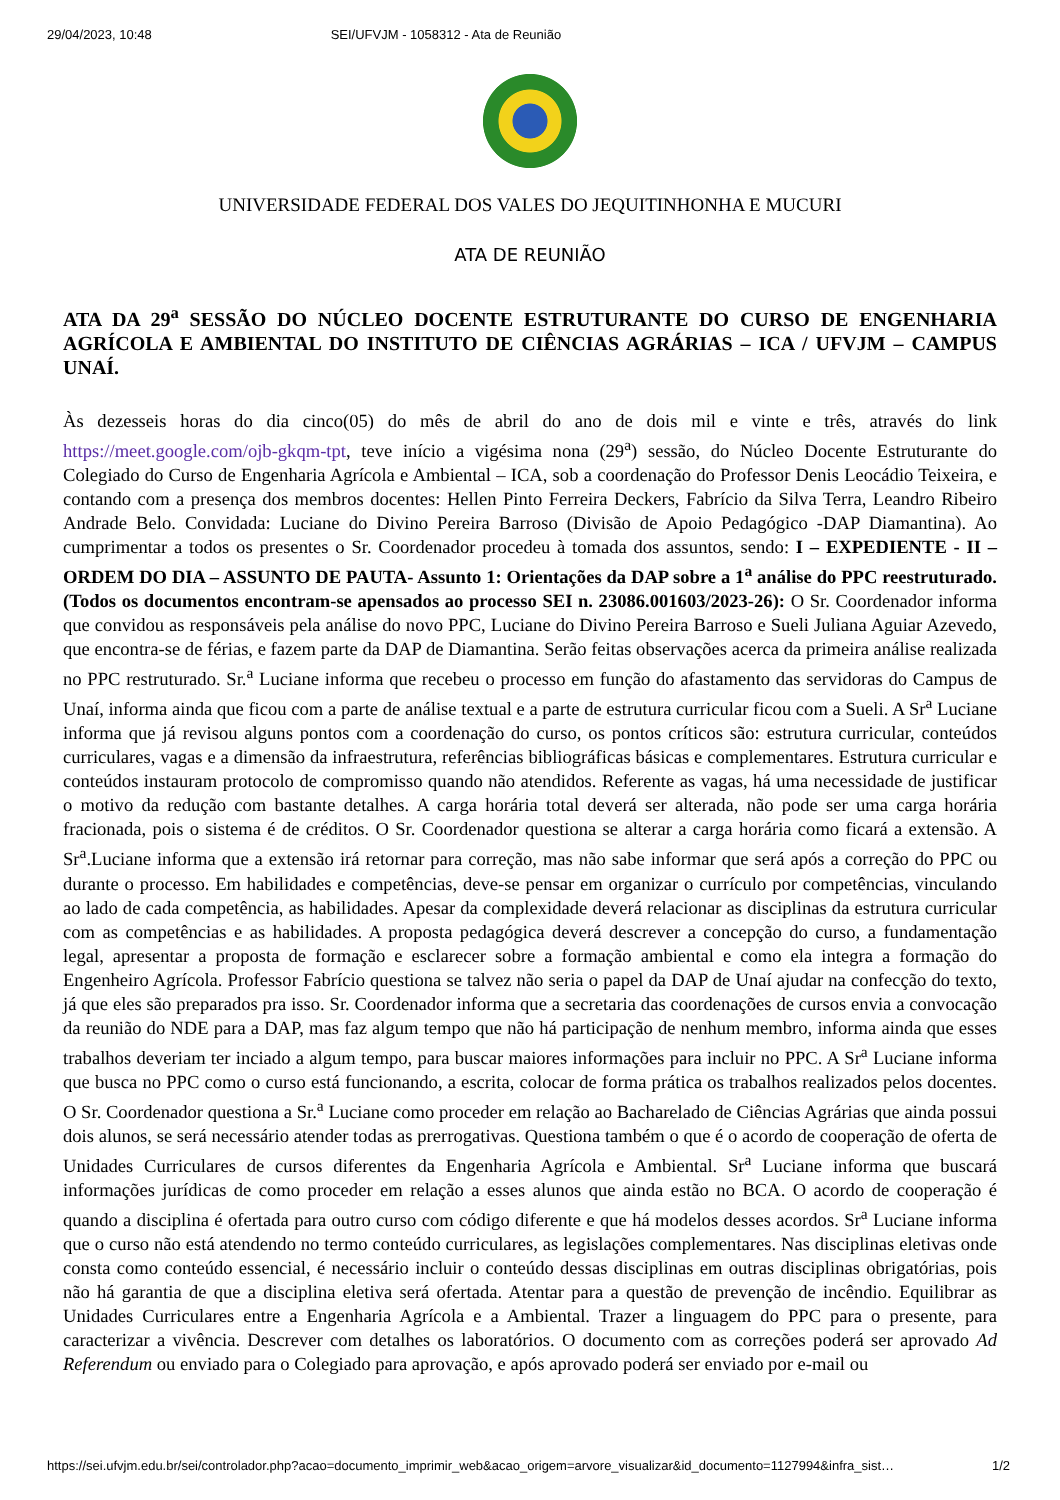29/04/2023, 10:48 SEI/UFVJM - 1058312 - Ata de Reunião
UNIVERSIDADE FEDERAL DOS VALES DO JEQUITINHONHA E MUCURI
ATA DE REUNIÃO
ATA DA 29<sup>a</sup> SESSÃO DO NÚCLEO DOCENTE ESTRUTURANTE DO CURSO DE ENGENHARIA AGRÍCOLA E AMBIENTAL DO INSTITUTO DE CIÊNCIAS AGRÁRIAS – ICA / UFVJM – CAMPUS UNAÍ.
Às dezesseis horas do dia cinco(05) do mês de abril do ano de dois mil e vinte e três, através do link https://meet.google.com/ojb-gkqm-tpt, teve início a vigésima nona (29<sup>a</sup>) sessão, do Núcleo Docente Estruturante do Colegiado do Curso de Engenharia Agrícola e Ambiental – ICA, sob a coordenação do Professor Denis Leocádio Teixeira, e contando com a presença dos membros docentes: Hellen Pinto Ferreira Deckers, Fabrício da Silva Terra, Leandro Ribeiro Andrade Belo. Convidada: Luciane do Divino Pereira Barroso (Divisão de Apoio Pedagógico -DAP Diamantina). Ao cumprimentar a todos os presentes o Sr. Coordenador procedeu à tomada dos assuntos, sendo: I – EXPEDIENTE - II – ORDEM DO DIA – ASSUNTO DE PAUTA- Assunto 1: Orientações da DAP sobre a 1<sup>a</sup> análise do PPC reestruturado. (Todos os documentos encontram-se apensados ao processo SEI n. 23086.001603/2023-26): O Sr. Coordenador informa que convidou as responsáveis pela análise do novo PPC, Luciane do Divino Pereira Barroso e Sueli Juliana Aguiar Azevedo, que encontra-se de férias, e fazem parte da DAP de Diamantina. Serão feitas observações acerca da primeira análise realizada no PPC restruturado. Sr.<sup>a</sup> Luciane informa que recebeu o processo em função do afastamento das servidoras do Campus de Unaí, informa ainda que ficou com a parte de análise textual e a parte de estrutura curricular ficou com a Sueli. A Sr<sup>a</sup> Luciane informa que já revisou alguns pontos com a coordenação do curso, os pontos críticos são: estrutura curricular, conteúdos curriculares, vagas e a dimensão da infraestrutura, referências bibliográficas básicas e complementares. Estrutura curricular e conteúdos instauram protocolo de compromisso quando não atendidos. Referente as vagas, há uma necessidade de justificar o motivo da redução com bastante detalhes. A carga horária total deverá ser alterada, não pode ser uma carga horária fracionada, pois o sistema é de créditos. O Sr. Coordenador questiona se alterar a carga horária como ficará a extensão. A Sr<sup>a</sup>.Luciane informa que a extensão irá retornar para correção, mas não sabe informar que será após a correção do PPC ou durante o processo. Em habilidades e competências, deve-se pensar em organizar o currículo por competências, vinculando ao lado de cada competência, as habilidades. Apesar da complexidade deverá relacionar as disciplinas da estrutura curricular com as competências e as habilidades. A proposta pedagógica deverá descrever a concepção do curso, a fundamentação legal, apresentar a proposta de formação e esclarecer sobre a formação ambiental e como ela integra a formação do Engenheiro Agrícola. Professor Fabrício questiona se talvez não seria o papel da DAP de Unaí ajudar na confecção do texto, já que eles são preparados pra isso. Sr. Coordenador informa que a secretaria das coordenações de cursos envia a convocação da reunião do NDE para a DAP, mas faz algum tempo que não há participação de nenhum membro, informa ainda que esses trabalhos deveriam ter inciado a algum tempo, para buscar maiores informações para incluir no PPC. A Sr<sup>a</sup> Luciane informa que busca no PPC como o curso está funcionando, a escrita, colocar de forma prática os trabalhos realizados pelos docentes. O Sr. Coordenador questiona a Sr.<sup>a</sup> Luciane como proceder em relação ao Bacharelado de Ciências Agrárias que ainda possui dois alunos, se será necessário atender todas as prerrogativas. Questiona também o que é o acordo de cooperação de oferta de Unidades Curriculares de cursos diferentes da Engenharia Agrícola e Ambiental. Sr<sup>a</sup> Luciane informa que buscará informações jurídicas de como proceder em relação a esses alunos que ainda estão no BCA. O acordo de cooperação é quando a disciplina é ofertada para outro curso com código diferente e que há modelos desses acordos. Sr<sup>a</sup> Luciane informa que o curso não está atendendo no termo conteúdo curriculares, as legislações complementares. Nas disciplinas eletivas onde consta como conteúdo essencial, é necessário incluir o conteúdo dessas disciplinas em outras disciplinas obrigatórias, pois não há garantia de que a disciplina eletiva será ofertada. Atentar para a questão de prevenção de incêndio. Equilibrar as Unidades Curriculares entre a Engenharia Agrícola e a Ambiental. Trazer a linguagem do PPC para o presente, para caracterizar a vivência. Descrever com detalhes os laboratórios. O documento com as correções poderá ser aprovado Ad Referendum ou enviado para o Colegiado para aprovação, e após aprovado poderá ser enviado por e-mail ou
https://sei.ufvjm.edu.br/sei/controlador.php?acao=documento_imprimir_web&acao_origem=arvore_visualizar&id_documento=1127994&infra_sist… 1/2